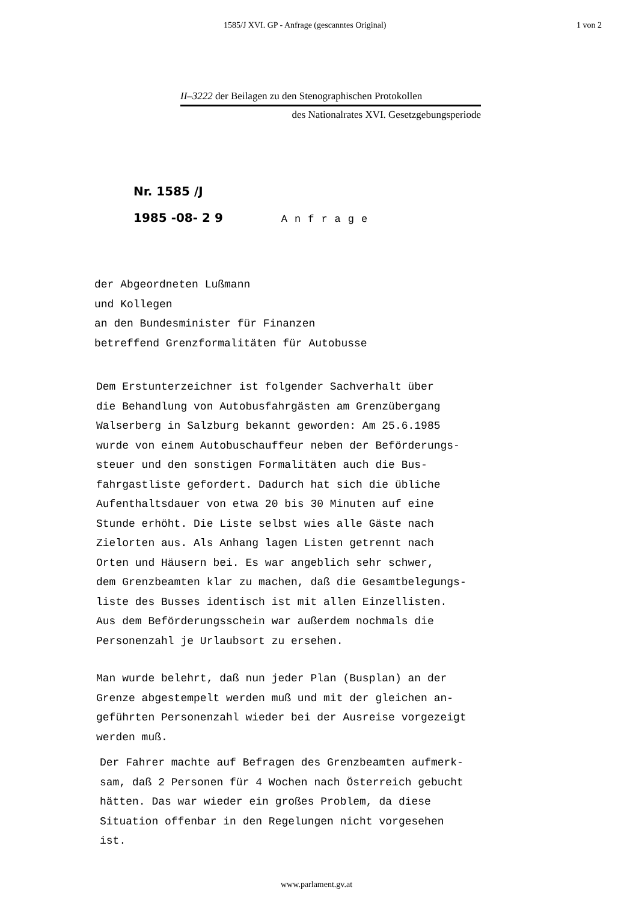1585/J XVI. GP - Anfrage (gescanntes Original) 1 von 2
II–3222 der Beilagen zu den Stenographischen Protokollen
des Nationalrates XVI. Gesetzgebungsperiode
Nr. 1585 /J
1985 -08- 2 9 Anfrage
der Abgeordneten Lußmann
und Kollegen
an den Bundesminister für Finanzen
betreffend Grenzformalitäten für Autobusse
Dem Erstunterzeichner ist folgender Sachverhalt über
die Behandlung von Autobusfahrgästen am Grenzübergang
Walserberg in Salzburg bekannt geworden: Am 25.6.1985
wurde von einem Autobuschauffeur neben der Beförderungs-
steuer und den sonstigen Formalitäten auch die Bus-
fahrgastliste gefordert. Dadurch hat sich die übliche
Aufenthaltsdauer von etwa 20 bis 30 Minuten auf eine
Stunde erhöht. Die Liste selbst wies alle Gäste nach
Zielorten aus. Als Anhang lagen Listen getrennt nach
Orten und Häusern bei. Es war angeblich sehr schwer,
dem Grenzbeamten klar zu machen, daß die Gesamtbelegungs-
liste des Busses identisch ist mit allen Einzellisten.
Aus dem Beförderungsschein war außerdem nochmals die
Personenzahl je Urlaubsort zu ersehen.
Man wurde belehrt, daß nun jeder Plan (Busplan) an der
Grenze abgestempelt werden muß und mit der gleichen an-
geführten Personenzahl wieder bei der Ausreise vorgezeigt
werden muß.
Der Fahrer machte auf Befragen des Grenzbeamten aufmerk-
sam, daß 2 Personen für 4 Wochen nach Österreich gebucht
hätten. Das war wieder ein großes Problem, da diese
Situation offenbar in den Regelungen nicht vorgesehen
ist.
www.parlament.gv.at